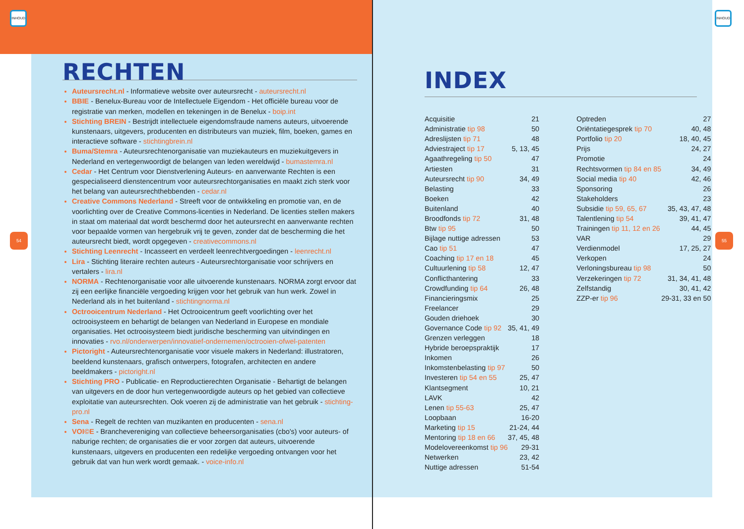INHOUD INHOUD
54 55
RECHTEN
Auteursrecht.nl - Informatieve website over auteursrecht - auteursrecht.nl
BBIE - Benelux-Bureau voor de Intellectuele Eigendom - Het officiële bureau voor de registratie van merken, modellen en tekeningen in de Benelux - boip.int
Stichting BREIN - Bestrijdt intellectuele eigendomsfraude namens auteurs, uitvoerende kunstenaars, uitgevers, producenten en distributeurs van muziek, film, boeken, games en interactieve software - stichtingbrein.nl
Buma/Stemra - Auteursrechtenorganisatie van muziekauteurs en muziekuitgevers in Nederland en vertegenwoordigt de belangen van leden wereldwijd - bumastemra.nl
Cedar - Het Centrum voor Dienstverlening Auteurs- en aanverwante Rechten is een gespecialiseerd dienstencentrum voor auteursrechtorganisaties en maakt zich sterk voor het belang van auteursrechthebbenden - cedar.nl
Creative Commons Nederland - Streeft voor de ontwikkeling en promotie van, en de voorlichting over de Creative Commons-licenties in Nederland. De licenties stellen makers in staat om materiaal dat wordt beschermd door het auteursrecht en aanverwante rechten voor bepaalde vormen van hergebruik vrij te geven, zonder dat de bescherming die het auteursrecht biedt, wordt opgegeven - creativecommons.nl
Stichting Leenrecht - Incasseert en verdeelt leenrechtvergoedingen - leenrecht.nl
Lira - Stichting literaire rechten auteurs - Auteursrechtorganisatie voor schrijvers en vertalers - lira.nl
NORMA - Rechtenorganisatie voor alle uitvoerende kunstenaars. NORMA zorgt ervoor dat zij een eerlijke financiële vergoeding krijgen voor het gebruik van hun werk. Zowel in Nederland als in het buitenland - stichtingnorma.nl
Octrooicentrum Nederland - Het Octrooicentrum geeft voorlichting over het octrooisysteem en behartigt de belangen van Nederland in Europese en mondiale organisaties. Het octrooisysteem biedt juridische bescherming van uitvindingen en innovaties - rvo.nl/onderwerpen/innovatief-ondernemen/octrooien-ofwel-patenten
Pictoright - Auteursrechtenorganisatie voor visuele makers in Nederland: illustratoren, beeldend kunstenaars, grafisch ontwerpers, fotografen, architecten en andere beeldmakers - pictoright.nl
Stichting PRO - Publicatie- en Reproductierechten Organisatie - Behartigt de belangen van uitgevers en de door hun vertegenwoordigde auteurs op het gebied van collectieve exploitatie van auteursrechten. Ook voeren zij de administratie van het gebruik - stichting-pro.nl
Sena - Regelt de rechten van muzikanten en producenten - sena.nl
VOI©E - Branchevereniging van collectieve beheersorganisaties (cbo's) voor auteurs- of naburige rechten; de organisaties die er voor zorgen dat auteurs, uitvoerende kunstenaars, uitgevers en producenten een redelijke vergoeding ontvangen voor het gebruik dat van hun werk wordt gemaak. - voice-info.nl
INDEX
| Acquisitie | 21 |
| Administratie tip 98 | 50 |
| Adreslijsten tip 71 | 48 |
| Adviestraject tip 17 | 5, 13, 45 |
| Agaathregeling tip 50 | 47 |
| Artiesten | 31 |
| Auteursrecht tip 90 | 34, 49 |
| Belasting | 33 |
| Boeken | 42 |
| Buitenland | 40 |
| Broodfonds tip 72 | 31, 48 |
| Btw tip 95 | 50 |
| Bijlage nuttige adressen | 53 |
| Cao tip 51 | 47 |
| Coaching tip 17 en 18 | 45 |
| Cultuurlening tip 58 | 12, 47 |
| Conflicthantering | 33 |
| Crowdfunding tip 64 | 26, 48 |
| Financieringsmix | 25 |
| Freelancer | 29 |
| Gouden driehoek | 30 |
| Governance Code tip 92 | 35, 41, 49 |
| Grenzen verleggen | 18 |
| Hybride beroepspraktijk | 17 |
| Inkomen | 26 |
| Inkomstenbelasting tip 97 | 50 |
| Investeren tip 54 en 55 | 25, 47 |
| Klantsegment | 10, 21 |
| LAVK | 42 |
| Lenen tip 55-63 | 25, 47 |
| Loopbaan | 16-20 |
| Marketing tip 15 | 21-24, 44 |
| Mentoring tip 18 en 66 | 37, 45, 48 |
| Modelovereenkomst tip 96 | 29-31 |
| Netwerken | 23, 42 |
| Nuttige adressen | 51-54 |
| Optreden | 27 |
| Oriëntatiegesprek tip 70 | 40, 48 |
| Portfolio tip 20 | 18, 40, 45 |
| Prijs | 24, 27 |
| Promotie | 24 |
| Rechtsvormen tip 84 en 85 | 34, 49 |
| Social media tip 40 | 42, 46 |
| Sponsoring | 26 |
| Stakeholders | 23 |
| Subsidie tip 59, 65, 67 | 35, 43, 47, 48 |
| Talentlening tip 54 | 39, 41, 47 |
| Trainingen tip 11, 12 en 26 | 44, 45 |
| VAR | 29 |
| Verdienmodel | 17, 25, 27 |
| Verkopen | 24 |
| Verloningsbureau tip 98 | 50 |
| Verzekeringen tip 72 | 31, 34, 41, 48 |
| Zelfstandig | 30, 41, 42 |
| ZZP-er tip 96 | 29-31, 33 en 50 |